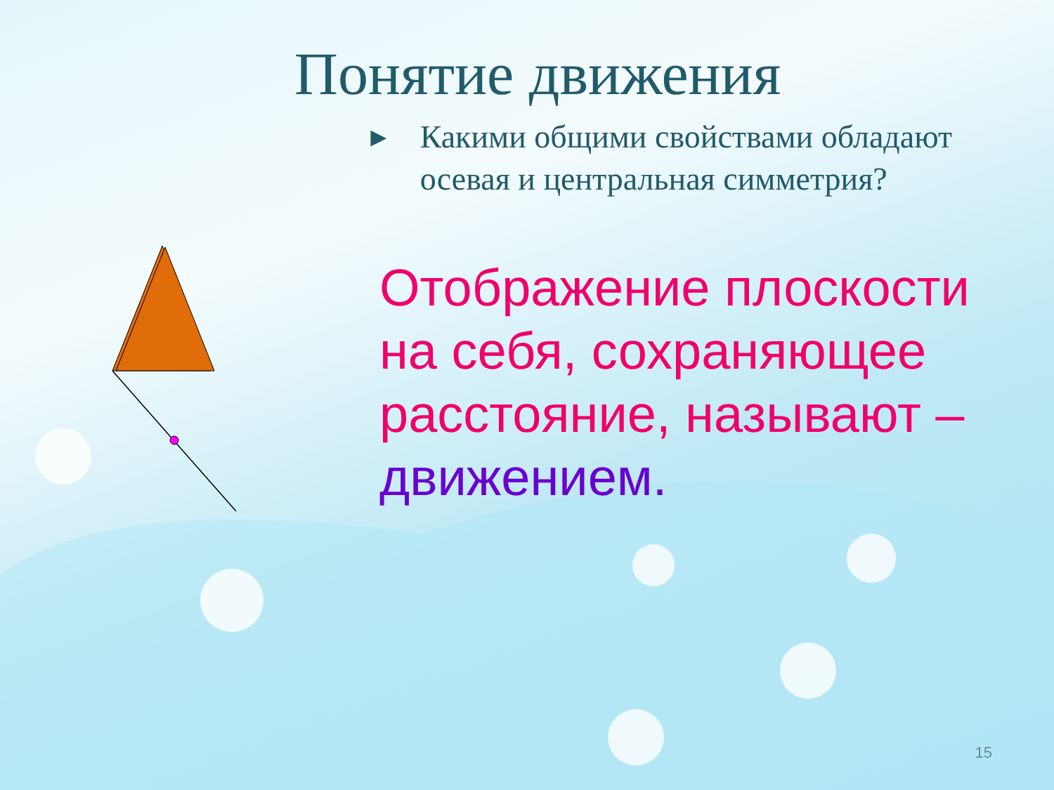Понятие движения
► Какими общими свойствами обладают осевая и центральная симметрия?
Отображение плоскости на себя, сохраняющее расстояние, называют – движением.
15